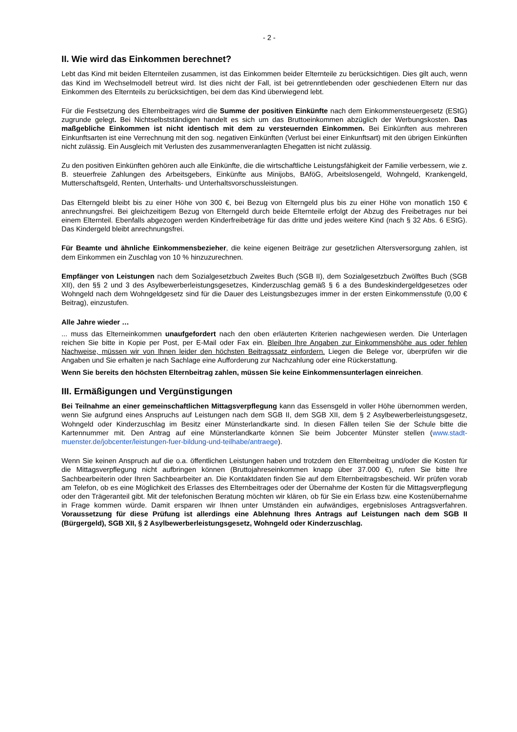- 2 -
II. Wie wird das Einkommen berechnet?
Lebt das Kind mit beiden Elternteilen zusammen, ist das Einkommen beider Elternteile zu berücksichtigen. Dies gilt auch, wenn das Kind im Wechselmodell betreut wird. Ist dies nicht der Fall, ist bei getrenntlebenden oder geschiedenen Eltern nur das Einkommen des Elternteils zu berücksichtigen, bei dem das Kind überwiegend lebt.
Für die Festsetzung des Elternbeitrages wird die Summe der positiven Einkünfte nach dem Einkommensteuergesetz (EStG) zugrunde gelegt. Bei Nichtselbstständigen handelt es sich um das Bruttoeinkommen abzüglich der Werbungskosten. Das maßgebliche Einkommen ist nicht identisch mit dem zu versteuernden Einkommen. Bei Einkünften aus mehreren Einkunftsarten ist eine Verrechnung mit den sog. negativen Einkünften (Verlust bei einer Einkunftsart) mit den übrigen Einkünften nicht zulässig. Ein Ausgleich mit Verlusten des zusammenveranlagten Ehegatten ist nicht zulässig.
Zu den positiven Einkünften gehören auch alle Einkünfte, die die wirtschaftliche Leistungsfähigkeit der Familie verbessern, wie z. B. steuerfreie Zahlungen des Arbeitsgebers, Einkünfte aus Minijobs, BAföG, Arbeitslosengeld, Wohngeld, Krankengeld, Mutterschaftsgeld, Renten, Unterhalts- und Unterhaltsvorschussleistungen.
Das Elterngeld bleibt bis zu einer Höhe von 300 €, bei Bezug von Elterngeld plus bis zu einer Höhe von monatlich 150 € anrechnungsfrei. Bei gleichzeitigem Bezug von Elterngeld durch beide Elternteile erfolgt der Abzug des Freibetrages nur bei einem Elternteil. Ebenfalls abgezogen werden Kinderfreibeträge für das dritte und jedes weitere Kind (nach § 32 Abs. 6 EStG). Das Kindergeld bleibt anrechnungsfrei.
Für Beamte und ähnliche Einkommensbezieher, die keine eigenen Beiträge zur gesetzlichen Altersversorgung zahlen, ist dem Einkommen ein Zuschlag von 10 % hinzuzurechnen.
Empfänger von Leistungen nach dem Sozialgesetzbuch Zweites Buch (SGB II), dem Sozialgesetzbuch Zwölftes Buch (SGB XII), den §§ 2 und 3 des Asylbewerberleistungsgesetzes, Kinderzuschlag gemäß § 6 a des Bundeskindergeldgesetzes oder Wohngeld nach dem Wohngeldgesetz sind für die Dauer des Leistungsbezuges immer in der ersten Einkommensstufe (0,00 € Beitrag), einzustufen.
Alle Jahre wieder …
... muss das Elterneinkommen unaufgefordert nach den oben erläuterten Kriterien nachgewiesen werden. Die Unterlagen reichen Sie bitte in Kopie per Post, per E-Mail oder Fax ein. Bleiben Ihre Angaben zur Einkommenshöhe aus oder fehlen Nachweise, müssen wir von Ihnen leider den höchsten Beitragssatz einfordern. Liegen die Belege vor, überprüfen wir die Angaben und Sie erhalten je nach Sachlage eine Aufforderung zur Nachzahlung oder eine Rückerstattung.
Wenn Sie bereits den höchsten Elternbeitrag zahlen, müssen Sie keine Einkommensunterlagen einreichen.
III. Ermäßigungen und Vergünstigungen
Bei Teilnahme an einer gemeinschaftlichen Mittagsverpflegung kann das Essensgeld in voller Höhe übernommen werden, wenn Sie aufgrund eines Anspruchs auf Leistungen nach dem SGB II, dem SGB XII, dem § 2 Asylbewerberleistungsgesetz, Wohngeld oder Kinderzuschlag im Besitz einer Münsterlandkarte sind. In diesen Fällen teilen Sie der Schule bitte die Kartennummer mit. Den Antrag auf eine Münsterlandkarte können Sie beim Jobcenter Münster stellen (www.stadt-muenster.de/jobcenter/leistungen-fuer-bildung-und-teilhabe/antraege).
Wenn Sie keinen Anspruch auf die o.a. öffentlichen Leistungen haben und trotzdem den Elternbeitrag und/oder die Kosten für die Mittagsverpflegung nicht aufbringen können (Bruttojahreseinkommen knapp über 37.000 €), rufen Sie bitte Ihre Sachbearbeiterin oder Ihren Sachbearbeiter an. Die Kontaktdaten finden Sie auf dem Elternbeitragsbescheid. Wir prüfen vorab am Telefon, ob es eine Möglichkeit des Erlasses des Elternbeitrages oder der Übernahme der Kosten für die Mittagsverpflegung oder den Trägeranteil gibt. Mit der telefonischen Beratung möchten wir klären, ob für Sie ein Erlass bzw. eine Kostenübernahme in Frage kommen würde. Damit ersparen wir Ihnen unter Umständen ein aufwändiges, ergebnisloses Antragsverfahren. Voraussetzung für diese Prüfung ist allerdings eine Ablehnung Ihres Antrags auf Leistungen nach dem SGB II (Bürgergeld), SGB XII, § 2 Asylbewerberleistungsgesetz, Wohngeld oder Kinderzuschlag.